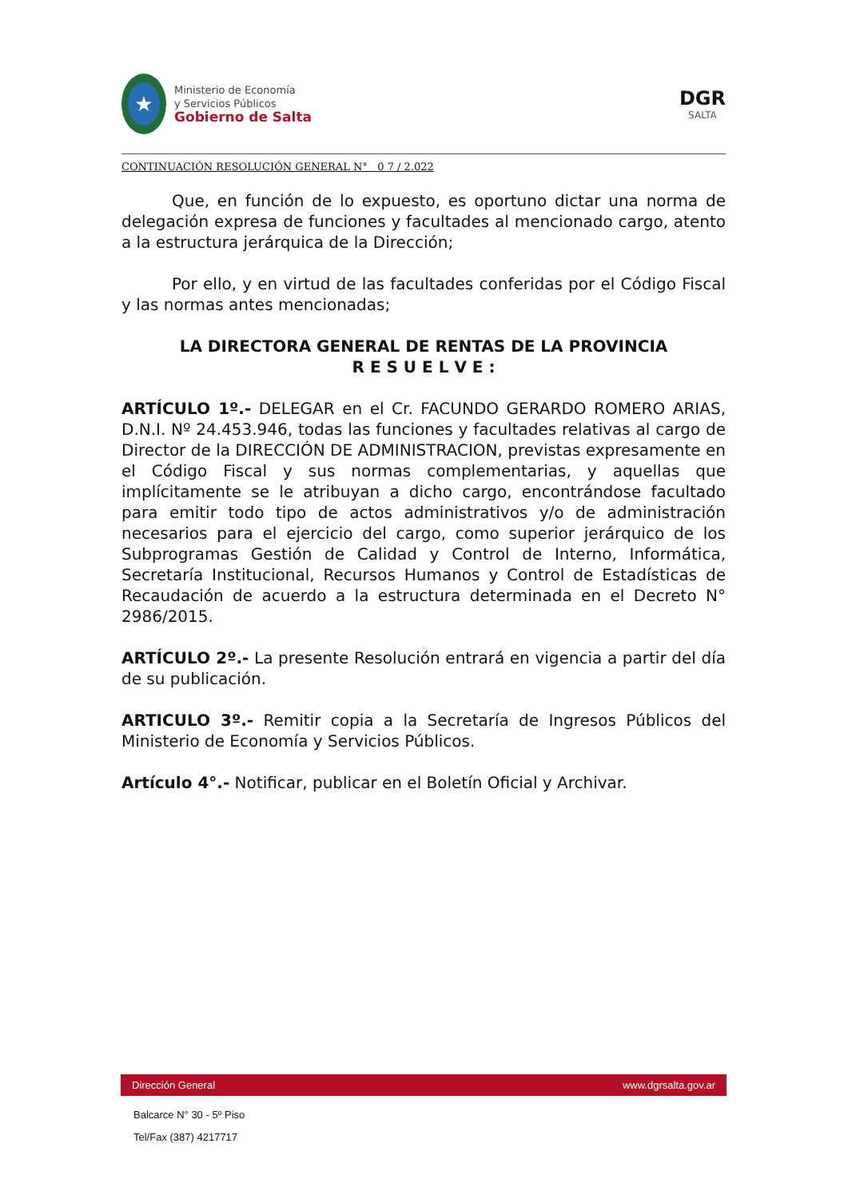★
Ministerio de Economía
y Servicios Públicos
Gobierno de Salta
DGR
SALTA
CONTINUACIÓN RESOLUCIÓN GENERAL N° 0 7 / 2.022
Que, en función de lo expuesto, es oportuno dictar una norma de delegación expresa de funciones y facultades al mencionado cargo, atento a la estructura jerárquica de la Dirección;
Por ello, y en virtud de las facultades conferidas por el Código Fiscal y las normas antes mencionadas;
LA DIRECTORA GENERAL DE RENTAS DE LA PROVINCIA
R E S U E L V E :
ARTÍCULO 1º.- DELEGAR en el Cr. FACUNDO GERARDO ROMERO ARIAS, D.N.I. Nº 24.453.946, todas las funciones y facultades relativas al cargo de Director de la DIRECCIÓN DE ADMINISTRACION, previstas expresamente en el Código Fiscal y sus normas complementarias, y aquellas que implícitamente se le atribuyan a dicho cargo, encontrándose facultado para emitir todo tipo de actos administrativos y/o de administración necesarios para el ejercicio del cargo, como superior jerárquico de los Subprogramas Gestión de Calidad y Control de Interno, Informática, Secretaría Institucional, Recursos Humanos y Control de Estadísticas de Recaudación de acuerdo a la estructura determinada en el Decreto N° 2986/2015.
ARTÍCULO 2º.- La presente Resolución entrará en vigencia a partir del día de su publicación.
ARTICULO 3º.- Remitir copia a la Secretaría de Ingresos Públicos del Ministerio de Economía y Servicios Públicos.
Artículo 4°.- Notificar, publicar en el Boletín Oficial y Archivar.
Dirección General www.dgrsalta.gov.ar
Balcarce N° 30 - 5º Piso
Tel/Fax (387) 4217717